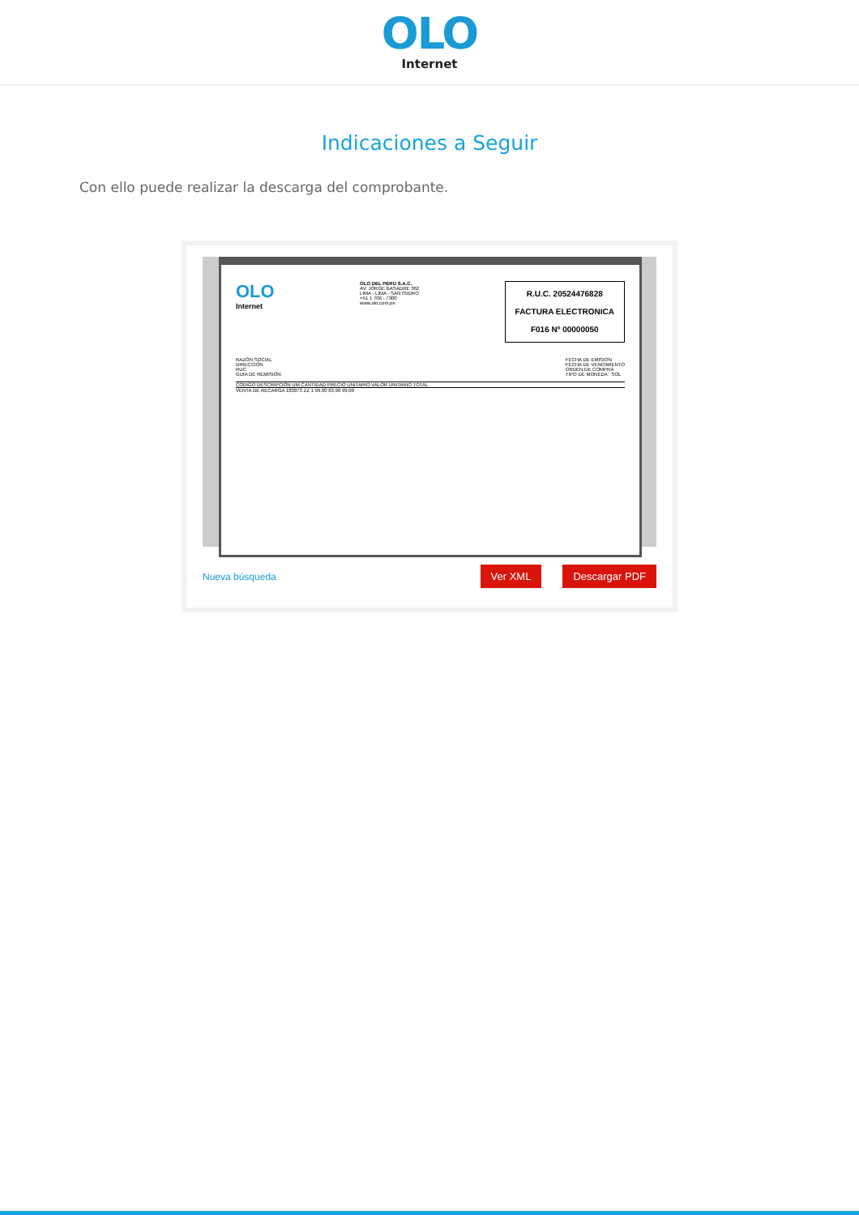OLO
Internet
Indicaciones a Seguir
Con ello puede realizar la descarga del comprobante.
OLO
Internet
OLO DEL PERU S.A.C.
AV. JORGE BASADRE 362
LIMA - LIMA - SAN ISIDRO
+51 1 706 - 7300
www.olo.com.pe
R.U.C. 20524476828
FACTURA ELECTRONICA
F016 Nº 00000050
RAZÓN SOCIAL
DIRECCIÓN
RUC
GUIA DE REMISIÓN:
FECHA DE EMISION
FECHA DE VENCIMIENTO
ORDEN DE COMPRA
TIPO DE MONEDA : SOL
CODIGO DESCRIPCIÓN UM CANTIDAD PRECIO UNITARIO VALOR UNITARIO TOTAL
VENTA DE RECARGA 183873 ZZ 1 99.00 83.90 99.00
Nueva búsqueda Ver XML Descargar PDF